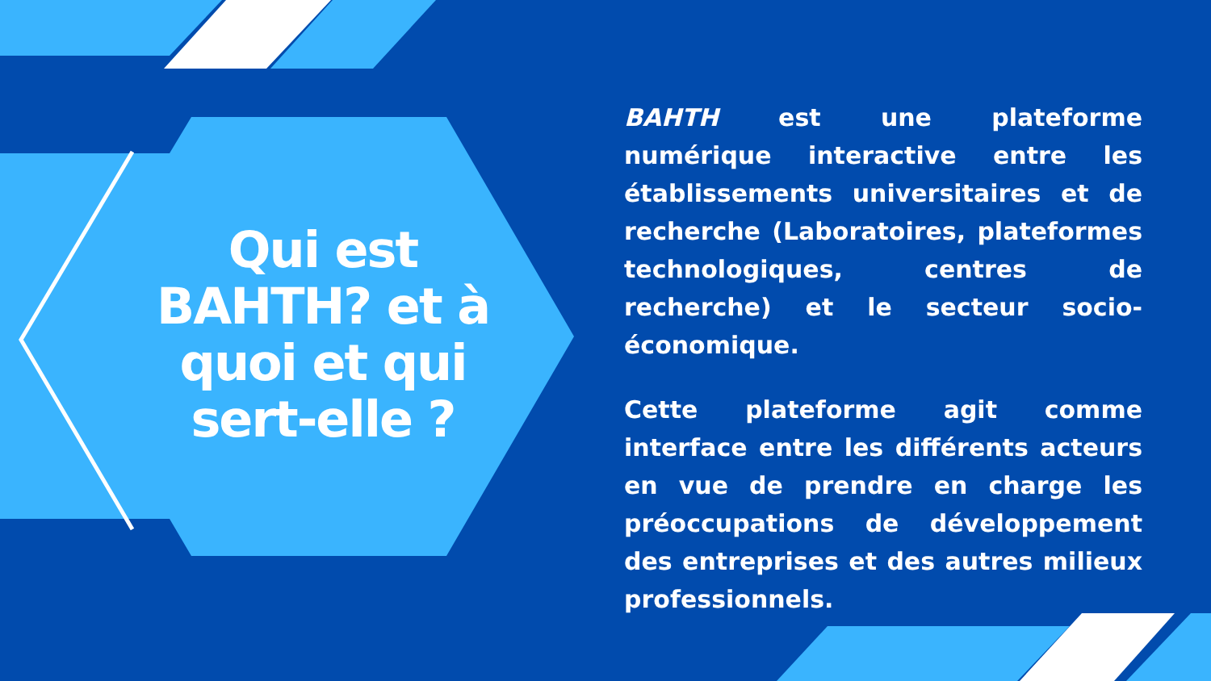Qui est BAHTH? et à quoi et qui sert-elle ?
BAHTH est une plateforme numérique interactive entre les établissements universitaires et de recherche (Laboratoires, plateformes technologiques, centres de recherche) et le secteur socio-économique.
Cette plateforme agit comme interface entre les différents acteurs en vue de prendre en charge les préoccupations de développement des entreprises et des autres milieux professionnels.